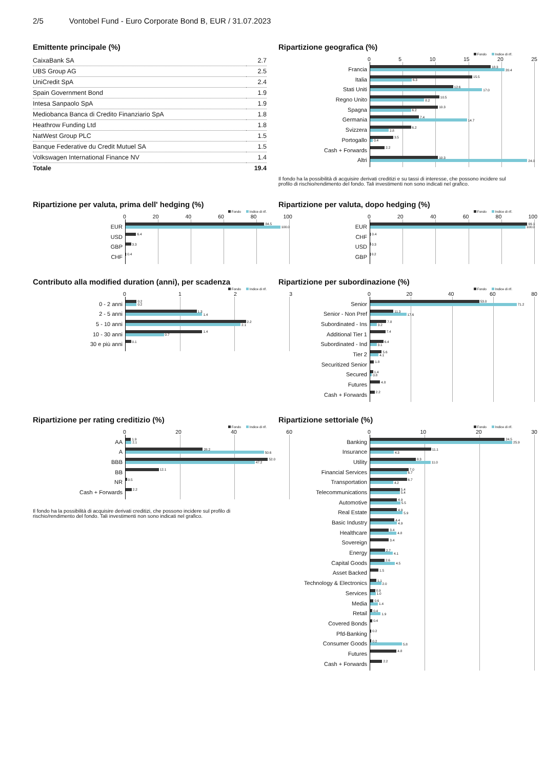2/5 Vontobel Fund - Euro Corporate Bond B, EUR / 31.07.2023
Emittente principale (%)
| CaixaBank SA | 2.7 |
| UBS Group AG | 2.5 |
| UniCredit SpA | 2.4 |
| Spain Government Bond | 1.9 |
| Intesa Sanpaolo SpA | 1.9 |
| Mediobanca Banca di Credito Finanziario SpA | 1.8 |
| Heathrow Funding Ltd | 1.8 |
| NatWest Group PLC | 1.5 |
| Banque Federative du Credit Mutuel SA | 1.5 |
| Volkswagen International Finance NV | 1.4 |
| Totale | 19.4 |
Ripartizione geografica (%)
Fondo Indice di rif.
05 10 15 20 25
Francia
18.3
20.4
Italia
15.5
6.3
Stati Uniti
12.6
17.0
Regno Unito
10.5
8.2
Spagna
10.3
6.2
Germania
7.4
14.7
Svizzera
6.2
2.8
Portogallo
3.5
0.4
Cash + Forwards
2.2
Altri
10.3
24.0
Il fondo ha la possibilità di acquisire derivati creditizi e su tassi di interesse, che possono incidere sul profilo di rischio/rendimento del fondo. Tali investimenti non sono indicati nel grafico.
Ripartizione per valuta, prima dell' hedging (%)
Fondo Indice di rif.
0 20 40 60 80 100
EUR
84.5
100.0
USD
6.4
GBP
3.3
CHF
0.4
Ripartizione per valuta, dopo hedging (%)
Fondo Indice di rif.
0 20 40 60 80 100
EUR
99.1
100.0
CHF
0.4
USD
0.3
GBP
0.2
Contributo alla modified duration (anni), per scadenza
Fondo Indice di rif.
0123
0 - 2 anni
0.2
0.2
2 - 5 anni
1.3
1.4
5 - 10 anni
2.2
2.1
10 - 30 anni
1.4
0.7
30 e più anni
0.1
Ripartizione per subordinazione (%)
Fondo Indice di rif.
0 20 40 60 80
Senior
53.0
71.2
Senior - Non Pref
11.3
17.6
Subordinated - Ins
7.8
3.2
Additional Tier 1
7.4
Subordinated - Ind
6.4
3.1
Tier 2
5.6
4.1
Securitized Senior
1.8
Secured
1.4
0.8
Futures
4.8
Cash + Forwards
2.2
Ripartizione per rating creditizio (%)
Fondo Indice di rif.
0 20 40 60
AA
1.9
2.1
A
28.2
50.6
BBB
52.0
47.2
BB
12.1
NR
0.5
Cash + Forwards
2.2
Il fondo ha la possibilità di acquisire derivati creditizi, che possono incidere sul profilo di rischio/rendimento del fondo. Tali investimenti non sono indicati nel grafico.
Ripartizione settoriale (%)
Fondo Indice di rif.
0 10 20 30
Banking
24.5
25.9
Insurance
11.1
4.3
Utility
8.3
11.0
Financial Services
7.0
6.7
Transportation
6.7
4.2
Telecommunications
5.4
5.4
Automotive
4.9
5.5
Real Estate
4.9
5.9
Basic Industry
4.4
4.9
Healthcare
3.4
4.8
Sovereign
3.4
Energy
2.7
4.1
Capital Goods
2.6
4.5
Asset Backed
1.5
Technology & Electronics
1.1
2.0
Services
0.9
1.0
Media
0.6
1.4
Retail
0.4
1.9
Covered Bonds
0.4
Pfd-Banking
0.2
Consumer Goods
0.2
5.8
Futures
4.8
Cash + Forwards
2.2